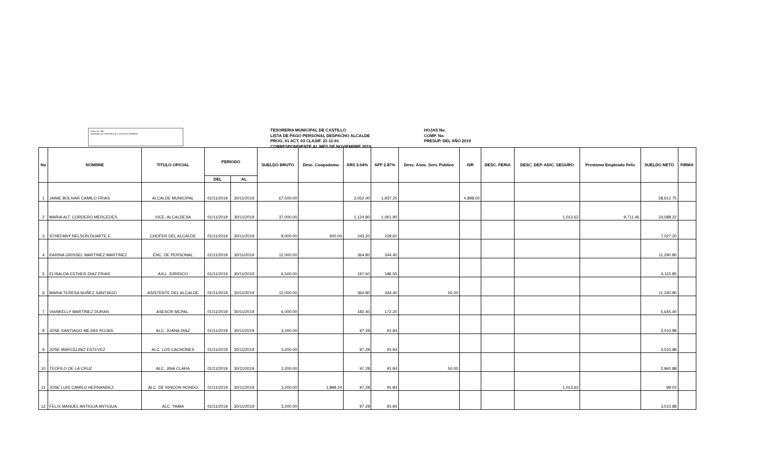Form. No. 543
Aprobado por CONTRALOR Y AUDITOR GENERAL
TESORERIA MUNICIPAL DE CASTILLO
LISTA DE PAGO PERSONAL DESPACHO ALCALDE
PROG. 01 ACT. 03 CLASIF. 21-11-01
CORRESPONDIENTE AL MES DE NOVIEMBRE 2019
HOJAS No.
COMP. No.
PRESUP. DEL AÑO 2019
| No | NOMBRE | TITULO OFICIAL | PERIODO | | SUELDO BRUTO | Desc. Coopadomu | ARS 3.04% | AFP 2.87% | Desc. Asoc. Serv. Publico | ISR | DESC. FERIA | DESC. DEP. ADIC. SEGURO | Prestamo Empleado Feliz | SUELDO NETO | FIRMA |
| --- | --- | --- | --- | --- | --- | --- | --- | --- | --- | --- | --- | --- | --- | --- | --- |
| | | | DEL | AL | | | | | | | | | | | |
| 1 | JAIME BOLIVAR CAMILO FRIAS | ALCALDE MUNICIPAL | 01/11/2019 | 30/11/2019 | 67,500.00 | | 2,052.00 | 1,937.25 | | 4,898.00 | | | | 58,612.75 | |
| 2 | MARIA ALT. CORDERO MERCEDES | VICE- ALCALDESA | 01/11/2019 | 30/11/2019 | 37,000.00 | | 1,124.80 | 1,061.90 | | | | 1,013.62 | 9,711.46 | 24,088.22 | |
| 3 | STHEFANY NELSON DUARTE E. | CHOFER DEL ALCALDE | 01/11/2019 | 30/11/2019 | 8,000.00 | 500.00 | 243.20 | 229.60 | | | | | | 7,027.20 | |
| 4 | KARINA GRISSEL MARTINEZ MARTINEZ | ENC. DE PERSONAL | 01/11/2019 | 30/11/2019 | 12,000.00 | | 364.80 | 344.40 | | | | | | 11,290.80 | |
| 5 | ELISALDA ESTHER DIAZ FRIAS | AXU. JURIDICO | 01/11/2019 | 30/11/2019 | 6,500.00 | | 197.60 | 186.55 | | | | | | 6,115.85 | |
| 6 | MARIA TERESA NUÑEZ SANTIAGO | ASISTENTE DEL ALCALDE | 01/11/2019 | 30/11/2019 | 12,000.00 | | 364.80 | 344.40 | 50.00 | | | | | 11,240.80 | |
| 7 | VIANKELLY MARTINEZ DURAN | ASESOR MCPAL. | 01/11/2019 | 30/11/2019 | 6,000.00 | | 182.40 | 172.20 | | | | | | 5,645.40 | |
| 8 | JOSE SANTIAGO MEJIAS ROJAS | ALC. JUANA DIAZ | 01/11/2019 | 30/11/2019 | 3,200.00 | | 97.28 | 91.84 | | | | | | 3,010.88 | |
| 9 | JOSE MARCELINO ESTEVEZ | ALC. LOS CACHONES | 01/11/2019 | 30/11/2019 | 3,200.00 | | 97.28 | 91.84 | | | | | | 3,010.88 | |
| 10 | TEOFILO DE LA CRUZ | ALC. JINA CLARA | 01/11/2019 | 30/11/2019 | 3,200.00 | | 97.28 | 91.84 | 50.00 | | | | | 2,960.88 | |
| 11 | JOSE LUIS CAMILO HERNANDEZ. | ALC. DE RINCON HONDO | 01/11/2019 | 30/11/2019 | 3,200.00 | 1,898.24 | 97.28 | 91.84 | | | | 1,013.62 | | 99.02 | |
| 12 | FELIX MANUEL ANTIGUA ANTIGUA | ALC. YAIBA | 01/11/2019 | 30/11/2019 | 3,200.00 | | 97.28 | 91.84 | | | | | | 3,010.88 | |